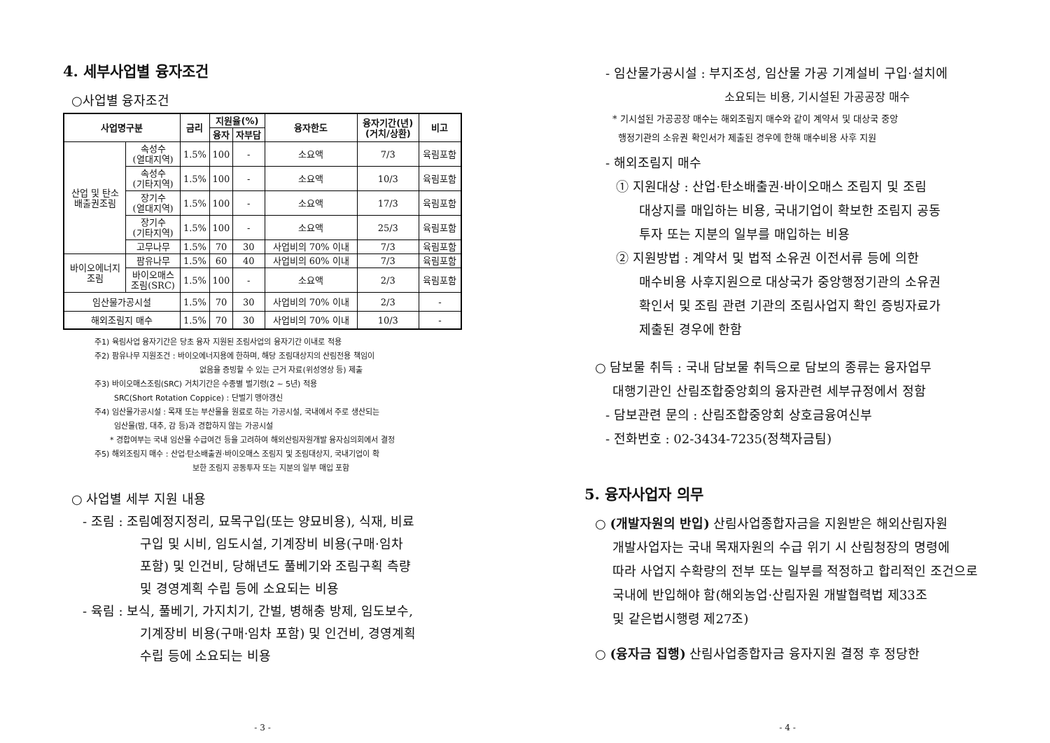4. 세부사업별 융자조건
○사업별 융자조건
| 사업명구분 | | 금리 | 지원율(%) | | 융자한도 | 융자기간(년) (거치/상환) | 비고 |
| --- | --- | --- | --- | --- | --- | --- | --- |
| | | | 융자 | 자부담 | | | |
| 산업 및 탄소 배출권조림 | 속성수 (열대지역) | 1.5% | 100 | - | 소요액 | 7/3 | 육림포함 |
| | 속성수 (기타지역) | 1.5% | 100 | - | 소요액 | 10/3 | 육림포함 |
| | 장기수 (열대지역) | 1.5% | 100 | - | 소요액 | 17/3 | 육림포함 |
| | 장기수 (기타지역) | 1.5% | 100 | - | 소요액 | 25/3 | 육림포함 |
| | 고무나무 | 1.5% | 70 | 30 | 사업비의 70% 이내 | 7/3 | 육림포함 |
| 바이오에너지 조림 | 팜유나무 | 1.5% | 60 | 40 | 사업비의 60% 이내 | 7/3 | 육림포함 |
| | 바이오매스 조림(SRC) | 1.5% | 100 | - | 소요액 | 2/3 | 육림포함 |
| 임산물가공시설 | | 1.5% | 70 | 30 | 사업비의 70% 이내 | 2/3 | - |
| 해외조림지 매수 | | 1.5% | 70 | 30 | 사업비의 70% 이내 | 10/3 | - |
주1) 육림사업 융자기간은 당초 융자 지원된 조림사업의 융자기간 이내로 적용
주2) 팜유나무 지원조건 : 바이오에너지용에 한하며, 해당 조림대상지의 산림전용 책임이
없음을 증빙할 수 있는 근거 자료(위성영상 등) 제출
주3) 바이오매스조림(SRC) 거치기간은 수종별 벌기령(2 ~ 5년) 적용
SRC(Short Rotation Coppice) : 단벌기 맹아갱신
주4) 임산물가공시설 : 목재 또는 부산물을 원료로 하는 가공시설, 국내에서 주로 생산되는
임산물(밤, 대추, 감 등)과 경합하지 않는 가공시설
* 경합여부는 국내 임산물 수급여건 등을 고려하여 해외산림자원개발 융자심의회에서 결정
주5) 해외조림지 매수 : 산업·탄소배출권·바이오매스 조림지 및 조림대상지, 국내기업이 확
보한 조림지 공동투자 또는 지분의 일부 매입 포함
○ 사업별 세부 지원 내용
- 조림 : 조림예정지정리, 묘목구입(또는 양묘비용), 식재, 비료
구입 및 시비, 임도시설, 기계장비 비용(구매·임차
포함) 및 인건비, 당해년도 풀베기와 조림구획 측량
및 경영계획 수립 등에 소요되는 비용
- 육림 : 보식, 풀베기, 가지치기, 간벌, 병해충 방제, 임도보수,
기계장비 비용(구매·임차 포함) 및 인건비, 경영계획
수립 등에 소요되는 비용
- 3 -
- 임산물가공시설 : 부지조성, 임산물 가공 기계설비 구입·설치에
소요되는 비용, 기시설된 가공공장 매수
* 기시설된 가공공장 매수는 해외조림지 매수와 같이 계약서 및 대상국 중앙
행정기관의 소유권 확인서가 제출된 경우에 한해 매수비용 사후 지원
- 해외조림지 매수
① 지원대상 : 산업·탄소배출권·바이오매스 조림지 및 조림
대상지를 매입하는 비용, 국내기업이 확보한 조림지 공동
투자 또는 지분의 일부를 매입하는 비용
② 지원방법 : 계약서 및 법적 소유권 이전서류 등에 의한
매수비용 사후지원으로 대상국가 중앙행정기관의 소유권
확인서 및 조림 관련 기관의 조림사업지 확인 증빙자료가
제출된 경우에 한함
○ 담보물 취득 : 국내 담보물 취득으로 담보의 종류는 융자업무
대행기관인 산림조합중앙회의 융자관련 세부규정에서 정함
- 담보관련 문의 : 산림조합중앙회 상호금융여신부
- 전화번호 : 02-3434-7235(정책자금팀)
5. 융자사업자 의무
○ (개발자원의 반입) 산림사업종합자금을 지원받은 해외산림자원
개발사업자는 국내 목재자원의 수급 위기 시 산림청장의 명령에
따라 사업지 수확량의 전부 또는 일부를 적정하고 합리적인 조건으로
국내에 반입해야 함(해외농업·산림자원 개발협력법 제33조
및 같은법시행령 제27조)
○ (융자금 집행) 산림사업종합자금 융자지원 결정 후 정당한
- 4 -